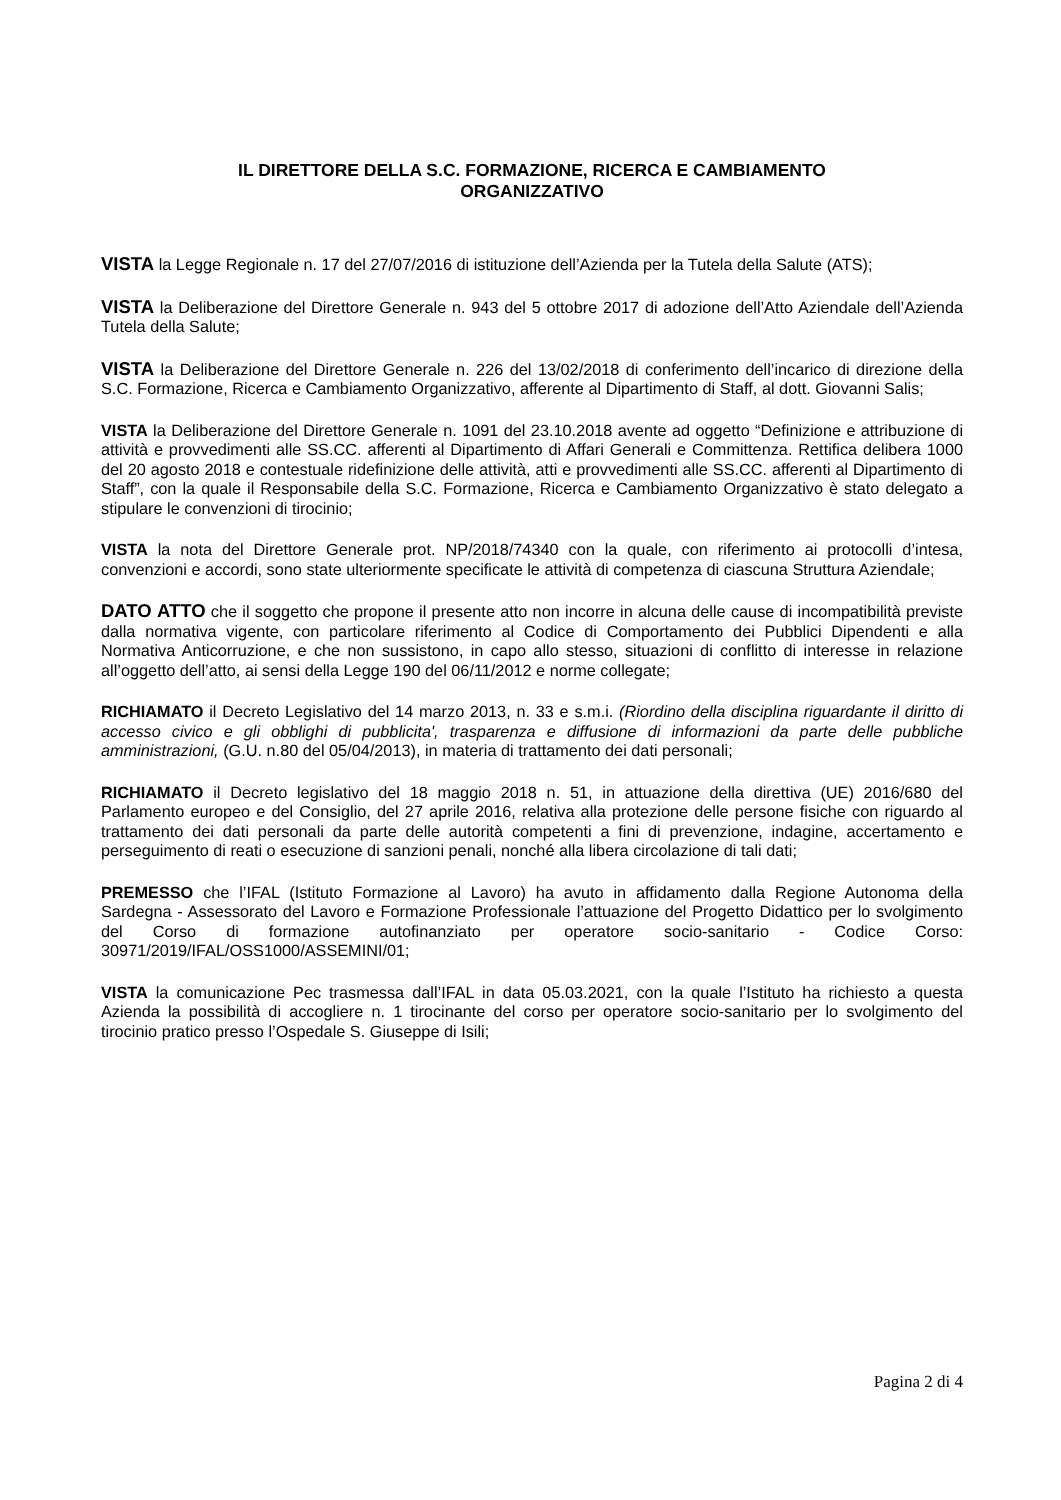IL DIRETTORE DELLA S.C. FORMAZIONE, RICERCA E CAMBIAMENTO
ORGANIZZATIVO
VISTA la Legge Regionale n. 17 del 27/07/2016 di istituzione dell’Azienda per la Tutela della Salute (ATS);
VISTA la Deliberazione del Direttore Generale n. 943 del 5 ottobre 2017 di adozione dell’Atto Aziendale dell’Azienda Tutela della Salute;
VISTA la Deliberazione del Direttore Generale n. 226 del 13/02/2018 di conferimento dell’incarico di direzione della S.C. Formazione, Ricerca e Cambiamento Organizzativo, afferente al Dipartimento di Staff, al dott. Giovanni Salis;
VISTA la Deliberazione del Direttore Generale n. 1091 del 23.10.2018 avente ad oggetto “Definizione e attribuzione di attività e provvedimenti alle SS.CC. afferenti al Dipartimento di Affari Generali e Committenza. Rettifica delibera 1000 del 20 agosto 2018 e contestuale ridefinizione delle attività, atti e provvedimenti alle SS.CC. afferenti al Dipartimento di Staff”, con la quale il Responsabile della S.C. Formazione, Ricerca e Cambiamento Organizzativo è stato delegato a stipulare le convenzioni di tirocinio;
VISTA la nota del Direttore Generale prot. NP/2018/74340 con la quale, con riferimento ai protocolli d’intesa, convenzioni e accordi, sono state ulteriormente specificate le attività di competenza di ciascuna Struttura Aziendale;
DATO ATTO che il soggetto che propone il presente atto non incorre in alcuna delle cause di incompatibilità previste dalla normativa vigente, con particolare riferimento al Codice di Comportamento dei Pubblici Dipendenti e alla Normativa Anticorruzione, e che non sussistono, in capo allo stesso, situazioni di conflitto di interesse in relazione all’oggetto dell’atto, ai sensi della Legge 190 del 06/11/2012 e norme collegate;
RICHIAMATO il Decreto Legislativo del 14 marzo 2013, n. 33 e s.m.i. (Riordino della disciplina riguardante il diritto di accesso civico e gli obblighi di pubblicita', trasparenza e diffusione di informazioni da parte delle pubbliche amministrazioni, (G.U. n.80 del 05/04/2013), in materia di trattamento dei dati personali;
RICHIAMATO il Decreto legislativo del 18 maggio 2018 n. 51, in attuazione della direttiva (UE) 2016/680 del Parlamento europeo e del Consiglio, del 27 aprile 2016, relativa alla protezione delle persone fisiche con riguardo al trattamento dei dati personali da parte delle autorità competenti a fini di prevenzione, indagine, accertamento e perseguimento di reati o esecuzione di sanzioni penali, nonché alla libera circolazione di tali dati;
PREMESSO che l’IFAL (Istituto Formazione al Lavoro) ha avuto in affidamento dalla Regione Autonoma della Sardegna - Assessorato del Lavoro e Formazione Professionale l’attuazione del Progetto Didattico per lo svolgimento del Corso di formazione autofinanziato per operatore socio-sanitario - Codice Corso: 30971/2019/IFAL/OSS1000/ASSEMINI/01;
VISTA la comunicazione Pec trasmessa dall’IFAL in data 05.03.2021, con la quale l’Istituto ha richiesto a questa Azienda la possibilità di accogliere n. 1 tirocinante del corso per operatore socio-sanitario per lo svolgimento del tirocinio pratico presso l’Ospedale S. Giuseppe di Isili;
Pagina 2 di 4